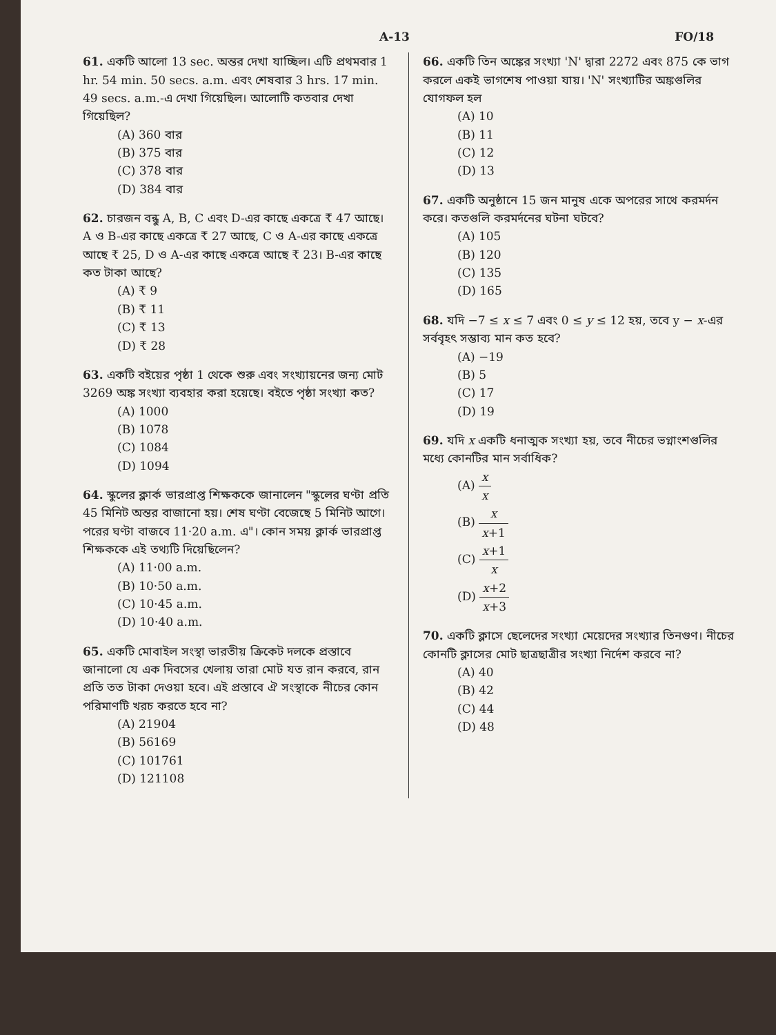A-13 FO/18
61. একটি আলো 13 sec. অন্তর দেখা যাচ্ছিল। এটি প্রথমবার 1 hr. 54 min. 50 secs. a.m. এবং শেষবার 3 hrs. 17 min. 49 secs. a.m.-এ দেখা গিয়েছিল। আলোটি কতবার দেখা গিয়েছিল?
(A) 360 বার
(B) 375 বার
(C) 378 বার
(D) 384 বার
62. চারজন বন্ধু A, B, C এবং D-এর কাছে একত্রে ₹ 47 আছে। A ও B-এর কাছে একত্রে ₹ 27 আছে, C ও A-এর কাছে একত্রে আছে ₹ 25, D ও A-এর কাছে একত্রে আছে ₹ 23। B-এর কাছে কত টাকা আছে?
(A) ₹ 9
(B) ₹ 11
(C) ₹ 13
(D) ₹ 28
63. একটি বইয়ের পৃষ্ঠা 1 থেকে শুরু এবং সংখ্যায়নের জন্য মোট 3269 অঙ্ক সংখ্যা ব্যবহার করা হয়েছে। বইতে পৃষ্ঠা সংখ্যা কত?
(A) 1000
(B) 1078
(C) 1084
(D) 1094
64. স্কুলের ক্লার্ক ভারপ্রাপ্ত শিক্ষককে জানালেন "স্কুলের ঘণ্টা প্রতি 45 মিনিট অন্তর বাজানো হয়। শেষ ঘণ্টা বেজেছে 5 মিনিট আগে। পরের ঘণ্টা বাজবে 11·20 a.m. এ"। কোন সময় ক্লার্ক ভারপ্রাপ্ত শিক্ষককে এই তথ্যটি দিয়েছিলেন?
(A) 11·00 a.m.
(B) 10·50 a.m.
(C) 10·45 a.m.
(D) 10·40 a.m.
65. একটি মোবাইল সংস্থা ভারতীয় ক্রিকেট দলকে প্রস্তাবে জানালো যে এক দিবসের খেলায় তারা মোট যত রান করবে, রান প্রতি তত টাকা দেওয়া হবে। এই প্রস্তাবে ঐ সংস্থাকে নীচের কোন পরিমাণটি খরচ করতে হবে না?
(A) 21904
(B) 56169
(C) 101761
(D) 121108
66. একটি তিন অঙ্কের সংখ্যা 'N' দ্বারা 2272 এবং 875 কে ভাগ করলে একই ভাগশেষ পাওয়া যায়। 'N' সংখ্যাটির অঙ্কগুলির যোগফল হল
(A) 10
(B) 11
(C) 12
(D) 13
67. একটি অনুষ্ঠানে 15 জন মানুষ একে অপরের সাথে করমর্দন করে। কতগুলি করমর্দনের ঘটনা ঘটবে?
(A) 105
(B) 120
(C) 135
(D) 165
68. যদি −7 ≤ x ≤ 7 এবং 0 ≤ y ≤ 12 হয়, তবে y − x-এর সর্ববৃহৎ সম্ভাব্য মান কত হবে?
(A) −19
(B) 5
(C) 17
(D) 19
69. যদি x একটি ধনাত্মক সংখ্যা হয়, তবে নীচের ভগ্নাংশগুলির মধ্যে কোনটির মান সর্বাধিক?
(A) x x
(B) x x+1
(C) x+1 x
(D) x+2 x+3
70. একটি ক্লাসে ছেলেদের সংখ্যা মেয়েদের সংখ্যার তিনগুণ। নীচের কোনটি ক্লাসের মোট ছাত্রছাত্রীর সংখ্যা নির্দেশ করবে না?
(A) 40
(B) 42
(C) 44
(D) 48